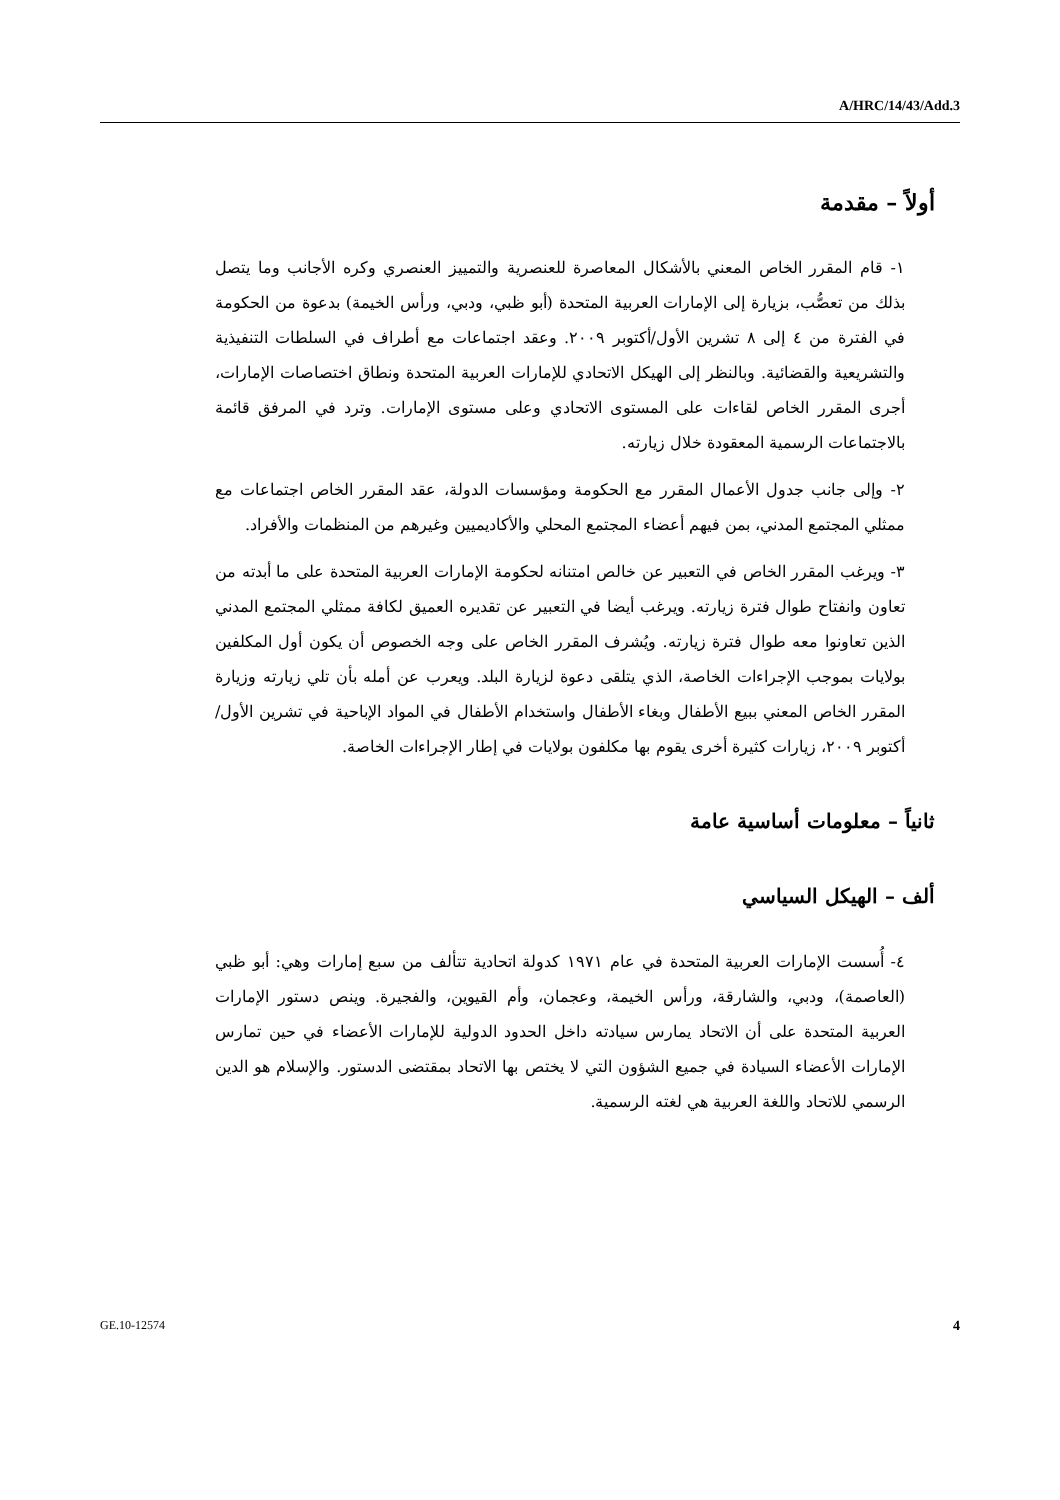A/HRC/14/43/Add.3
أولاً – مقدمة
١- قام المقرر الخاص المعني بالأشكال المعاصرة للعنصرية والتمييز العنصري وكره الأجانب وما يتصل بذلك من تعصُّب، بزيارة إلى الإمارات العربية المتحدة (أبو ظبي، ودبي، ورأس الخيمة) بدعوة من الحكومة في الفترة من ٤ إلى ٨ تشرين الأول/أكتوبر ٢٠٠٩. وعقد اجتماعات مع أطراف في السلطات التنفيذية والتشريعية والقضائية. وبالنظر إلى الهيكل الاتحادي للإمارات العربية المتحدة ونطاق اختصاصات الإمارات، أجرى المقرر الخاص لقاءات على المستوى الاتحادي وعلى مستوى الإمارات. وترد في المرفق قائمة بالاجتماعات الرسمية المعقودة خلال زيارته.
٢- وإلى جانب جدول الأعمال المقرر مع الحكومة ومؤسسات الدولة، عقد المقرر الخاص اجتماعات مع ممثلي المجتمع المدني، بمن فيهم أعضاء المجتمع المحلي والأكاديميين وغيرهم من المنظمات والأفراد.
٣- ويرغب المقرر الخاص في التعبير عن خالص امتنانه لحكومة الإمارات العربية المتحدة على ما أبدته من تعاون وانفتاح طوال فترة زيارته. ويرغب أيضا في التعبير عن تقديره العميق لكافة ممثلي المجتمع المدني الذين تعاونوا معه طوال فترة زيارته. ويُشرف المقرر الخاص على وجه الخصوص أن يكون أول المكلفين بولايات بموجب الإجراءات الخاصة، الذي يتلقى دعوة لزيارة البلد. ويعرب عن أمله بأن تلي زيارته وزيارة المقرر الخاص المعني ببيع الأطفال وبغاء الأطفال واستخدام الأطفال في المواد الإباحية في تشرين الأول/أكتوبر ٢٠٠٩، زيارات كثيرة أخرى يقوم بها مكلفون بولايات في إطار الإجراءات الخاصة.
ثانياً – معلومات أساسية عامة
ألف – الهيكل السياسي
٤- أُسست الإمارات العربية المتحدة في عام ١٩٧١ كدولة اتحادية تتألف من سبع إمارات وهي: أبو ظبي (العاصمة)، ودبي، والشارقة، ورأس الخيمة، وعجمان، وأم القيوين، والفجيرة. وينص دستور الإمارات العربية المتحدة على أن الاتحاد يمارس سيادته داخل الحدود الدولية للإمارات الأعضاء في حين تمارس الإمارات الأعضاء السيادة في جميع الشؤون التي لا يختص بها الاتحاد بمقتضى الدستور. والإسلام هو الدين الرسمي للاتحاد واللغة العربية هي لغته الرسمية.
GE.10-12574 4